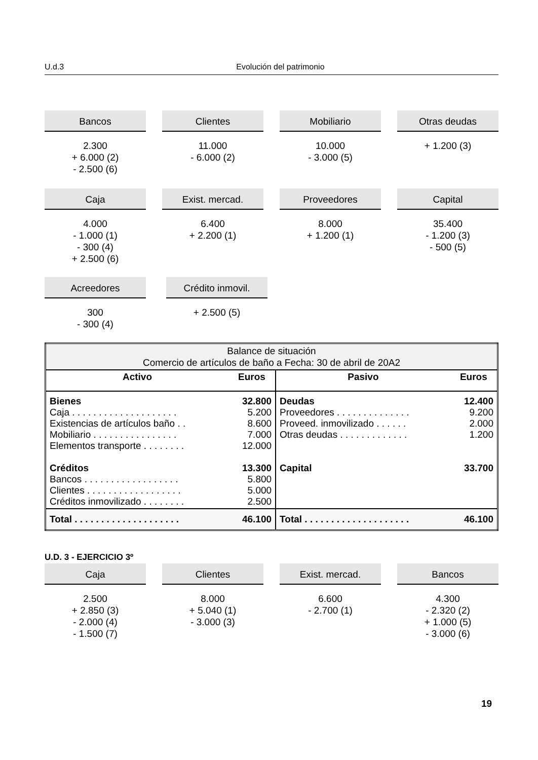U.d.3 Evolución del patrimonio
Bancos
2.300
+ 6.000 (2)
- 2.500 (6)
Clientes
11.000
- 6.000 (2)
Mobiliario
10.000
- 3.000 (5)
Otras deudas
+ 1.200 (3)
Caja
4.000
- 1.000 (1)
- 300 (4)
+ 2.500 (6)
Exist. mercad.
6.400
+ 2.200 (1)
Proveedores
8.000
+ 1.200 (1)
Capital
35.400
- 1.200 (3)
- 500 (5)
Acreedores
300
- 300 (4)
Crédito inmovil.
+ 2.500 (5)
| Balance de situación Comercio de artículos de baño a Fecha: 30 de abril de 20A2 | | | |
| Activo | Euros | Pasivo | Euros |
| Bienes Caja . . . . . . . . . . . . . . . . . . . . Existencias de artículos baño . . Mobiliario . . . . . . . . . . . . . . . . Elementos transporte . . . . . . . . Créditos Bancos . . . . . . . . . . . . . . . . . . Clientes . . . . . . . . . . . . . . . . . . Créditos inmovilizado . . . . . . . . | 32.800 5.200 8.600 7.000 12.000 13.300 5.800 5.000 2.500 | Deudas Proveedores . . . . . . . . . . . . . . Proveed. inmovilizado . . . . . . Otras deudas . . . . . . . . . . . . . Capital | 12.400 9.200 2.000 1.200 33.700 |
| Total . . . . . . . . . . . . . . . . . . . . | 46.100 | Total . . . . . . . . . . . . . . . . . . . . | 46.100 |
U.D. 3 - EJERCICIO 3º
Caja
2.500
+ 2.850 (3)
- 2.000 (4)
- 1.500 (7)
Clientes
8.000
+ 5.040 (1)
- 3.000 (3)
Exist. mercad.
6.600
- 2.700 (1)
Bancos
4.300
- 2.320 (2)
+ 1.000 (5)
- 3.000 (6)
19